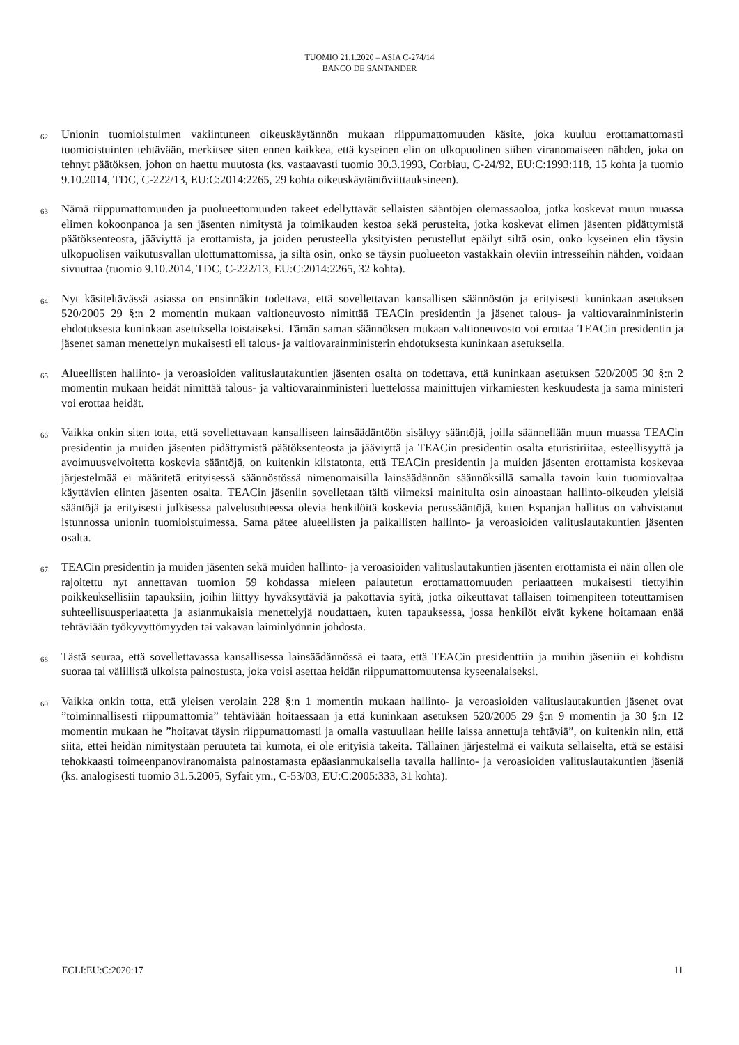TUOMIO 21.1.2020 – ASIA C-274/14
BANCO DE SANTANDER
62 Unionin tuomioistuimen vakiintuneen oikeuskäytännön mukaan riippumattomuuden käsite, joka kuuluu erottamattomasti tuomioistuinten tehtävään, merkitsee siten ennen kaikkea, että kyseinen elin on ulkopuolinen siihen viranomaiseen nähden, joka on tehnyt päätöksen, johon on haettu muutosta (ks. vastaavasti tuomio 30.3.1993, Corbiau, C-24/92, EU:C:1993:118, 15 kohta ja tuomio 9.10.2014, TDC, C-222/13, EU:C:2014:2265, 29 kohta oikeuskäytäntöviittauksineen).
63 Nämä riippumattomuuden ja puolueettomuuden takeet edellyttävät sellaisten sääntöjen olemassaoloa, jotka koskevat muun muassa elimen kokoonpanoa ja sen jäsenten nimitystä ja toimikauden kestoa sekä perusteita, jotka koskevat elimen jäsenten pidättymistä päätöksenteosta, jääviyttä ja erottamista, ja joiden perusteella yksityisten perustellut epäilyt siltä osin, onko kyseinen elin täysin ulkopuolisen vaikutusvallan ulottumattomissa, ja siltä osin, onko se täysin puolueeton vastakkain oleviin intresseihin nähden, voidaan sivuuttaa (tuomio 9.10.2014, TDC, C-222/13, EU:C:2014:2265, 32 kohta).
64 Nyt käsiteltävässä asiassa on ensinnäkin todettava, että sovellettavan kansallisen säännöstön ja erityisesti kuninkaan asetuksen 520/2005 29 §:n 2 momentin mukaan valtioneuvosto nimittää TEACin presidentin ja jäsenet talous- ja valtiovarainministerin ehdotuksesta kuninkaan asetuksella toistaiseksi. Tämän saman säännöksen mukaan valtioneuvosto voi erottaa TEACin presidentin ja jäsenet saman menettelyn mukaisesti eli talous- ja valtiovarainministerin ehdotuksesta kuninkaan asetuksella.
65 Alueellisten hallinto- ja veroasioiden valituslautakuntien jäsenten osalta on todettava, että kuninkaan asetuksen 520/2005 30 §:n 2 momentin mukaan heidät nimittää talous- ja valtiovarainministeri luettelossa mainittujen virkamiesten keskuudesta ja sama ministeri voi erottaa heidät.
66 Vaikka onkin siten totta, että sovellettavaan kansalliseen lainsäädäntöön sisältyy sääntöjä, joilla säännellään muun muassa TEACin presidentin ja muiden jäsenten pidättymistä päätöksenteosta ja jääviyttä ja TEACin presidentin osalta eturistiriitaa, esteellisyyttä ja avoimuusvelvoitetta koskevia sääntöjä, on kuitenkin kiistatonta, että TEACin presidentin ja muiden jäsenten erottamista koskevaa järjestelmää ei määritetä erityisessä säännöstössä nimenomaisilla lainsäädännön säännöksillä samalla tavoin kuin tuomiovaltaa käyttävien elinten jäsenten osalta. TEACin jäseniin sovelletaan tältä viimeksi mainitulta osin ainoastaan hallinto-oikeuden yleisiä sääntöjä ja erityisesti julkisessa palvelusuhteessa olevia henkilöitä koskevia perussääntöjä, kuten Espanjan hallitus on vahvistanut istunnossa unionin tuomioistuimessa. Sama pätee alueellisten ja paikallisten hallinto- ja veroasioiden valituslautakuntien jäsenten osalta.
67 TEACin presidentin ja muiden jäsenten sekä muiden hallinto- ja veroasioiden valituslautakuntien jäsenten erottamista ei näin ollen ole rajoitettu nyt annettavan tuomion 59 kohdassa mieleen palautetun erottamattomuuden periaatteen mukaisesti tiettyihin poikkeuksellisiin tapauksiin, joihin liittyy hyväksyttäviä ja pakottavia syitä, jotka oikeuttavat tällaisen toimenpiteen toteuttamisen suhteellisuusperiaatetta ja asianmukaisia menettelyjä noudattaen, kuten tapauksessa, jossa henkilöt eivät kykene hoitamaan enää tehtäviään työkyvyttömyyden tai vakavan laiminlyönnin johdosta.
68 Tästä seuraa, että sovellettavassa kansallisessa lainsäädännössä ei taata, että TEACin presidenttiin ja muihin jäseniin ei kohdistu suoraa tai välillistä ulkoista painostusta, joka voisi asettaa heidän riippumattomuutensa kyseenalaiseksi.
69 Vaikka onkin totta, että yleisen verolain 228 §:n 1 momentin mukaan hallinto- ja veroasioiden valituslautakuntien jäsenet ovat ”toiminnallisesti riippumattomia” tehtäviään hoitaessaan ja että kuninkaan asetuksen 520/2005 29 §:n 9 momentin ja 30 §:n 12 momentin mukaan he ”hoitavat täysin riippumattomasti ja omalla vastuullaan heille laissa annettuja tehtäviä”, on kuitenkin niin, että siitä, ettei heidän nimitystään peruuteta tai kumota, ei ole erityisiä takeita. Tällainen järjestelmä ei vaikuta sellaiselta, että se estäisi tehokkaasti toimeenpanoviranomaista painostamasta epäasianmukaisella tavalla hallinto- ja veroasioiden valituslautakuntien jäseniä (ks. analogisesti tuomio 31.5.2005, Syfait ym., C-53/03, EU:C:2005:333, 31 kohta).
ECLI:EU:C:2020:17 11